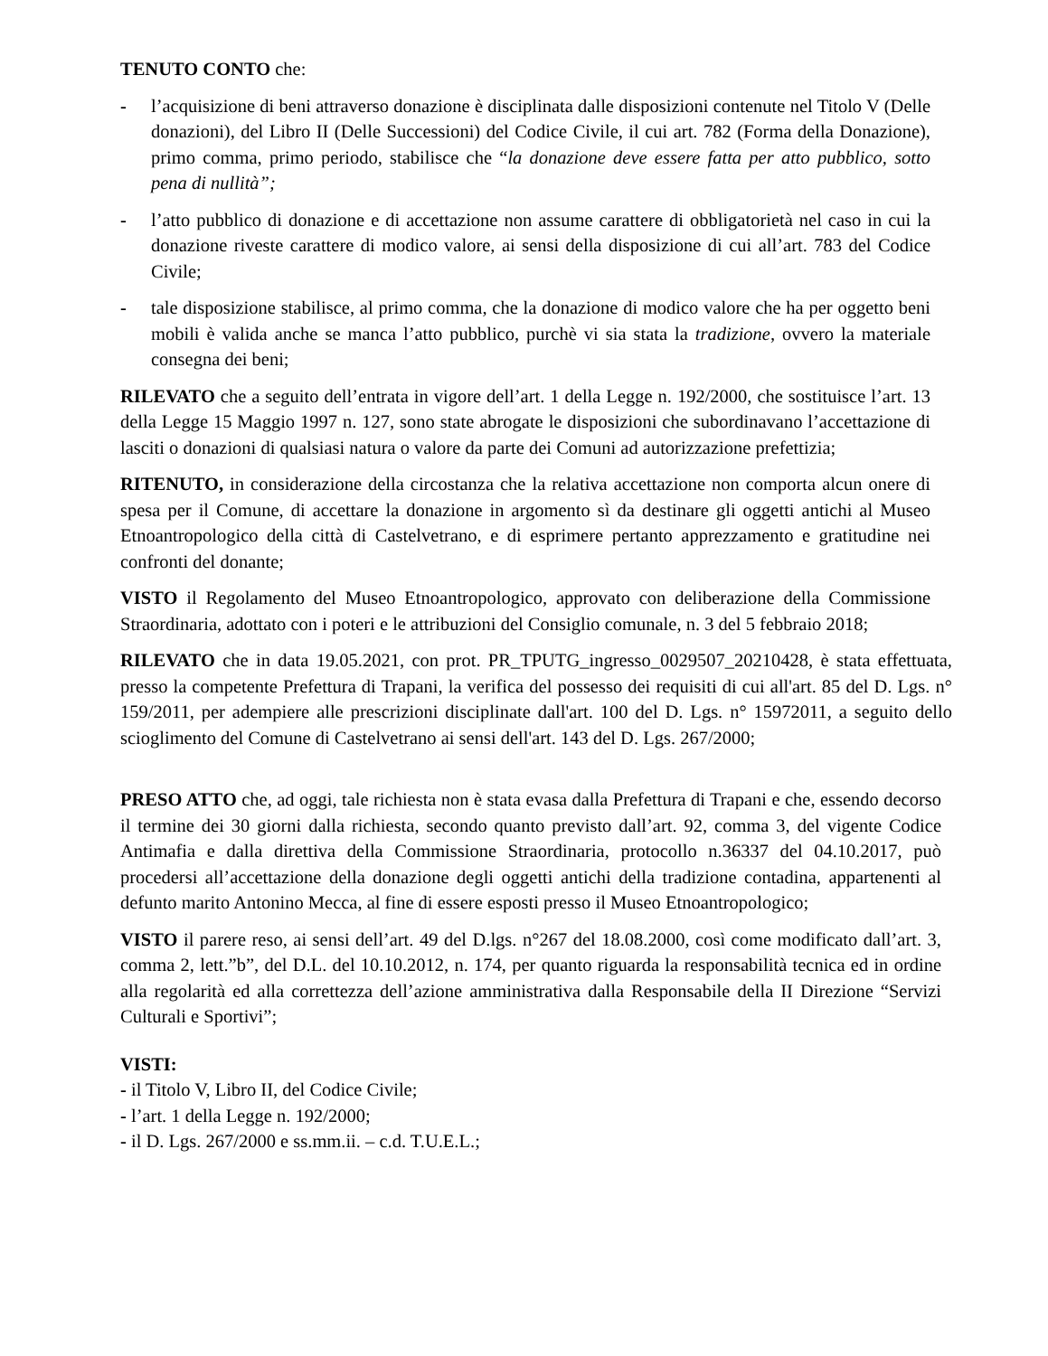TENUTO CONTO che:
- l’acquisizione di beni attraverso donazione è disciplinata dalle disposizioni contenute nel Titolo V (Delle donazioni), del Libro II (Delle Successioni) del Codice Civile, il cui art. 782 (Forma della Donazione), primo comma, primo periodo, stabilisce che “la donazione deve essere fatta per atto pubblico, sotto pena di nullità”;
- l’atto pubblico di donazione e di accettazione non assume carattere di obbligatorietà nel caso in cui la donazione riveste carattere di modico valore, ai sensi della disposizione di cui all’art. 783 del Codice Civile;
- tale disposizione stabilisce, al primo comma, che la donazione di modico valore che ha per oggetto beni mobili è valida anche se manca l’atto pubblico, purchè vi sia stata la tradizione, ovvero la materiale consegna dei beni;
RILEVATO che a seguito dell’entrata in vigore dell’art. 1 della Legge n. 192/2000, che sostituisce l’art. 13 della Legge 15 Maggio 1997 n. 127, sono state abrogate le disposizioni che subordinavano l’accettazione di lasciti o donazioni di qualsiasi natura o valore da parte dei Comuni ad autorizzazione prefettizia;
RITENUTO, in considerazione della circostanza che la relativa accettazione non comporta alcun onere di spesa per il Comune, di accettare la donazione in argomento sì da destinare gli oggetti antichi al Museo Etnoantropologico della città di Castelvetrano, e di esprimere pertanto apprezzamento e gratitudine nei confronti del donante;
VISTO il Regolamento del Museo Etnoantropologico, approvato con deliberazione della Commissione Straordinaria, adottato con i poteri e le attribuzioni del Consiglio comunale, n. 3 del 5 febbraio 2018;
RILEVATO che in data 19.05.2021, con prot. PR_TPUTG_ingresso_0029507_20210428, è stata effettuata, presso la competente Prefettura di Trapani, la verifica del possesso dei requisiti di cui all'art. 85 del D. Lgs. n° 159/2011, per adempiere alle prescrizioni disciplinate dall'art. 100 del D. Lgs. n° 15972011, a seguito dello scioglimento del Comune di Castelvetrano ai sensi dell'art. 143 del D. Lgs. 267/2000;
PRESO ATTO che, ad oggi, tale richiesta non è stata evasa dalla Prefettura di Trapani e che, essendo decorso il termine dei 30 giorni dalla richiesta, secondo quanto previsto dall’art. 92, comma 3, del vigente Codice Antimafia e dalla direttiva della Commissione Straordinaria, protocollo n.36337 del 04.10.2017, può procedersi all’accettazione della donazione degli oggetti antichi della tradizione contadina, appartenenti al defunto marito Antonino Mecca, al fine di essere esposti presso il Museo Etnoantropologico;
VISTO il parere reso, ai sensi dell’art. 49 del D.lgs. n°267 del 18.08.2000, così come modificato dall’art. 3, comma 2, lett.”b”, del D.L. del 10.10.2012, n. 174, per quanto riguarda la responsabilità tecnica ed in ordine alla regolarità ed alla correttezza dell’azione amministrativa dalla Responsabile della II Direzione “Servizi Culturali e Sportivi”;
VISTI:
- il Titolo V, Libro II, del Codice Civile;
- l’art. 1 della Legge n. 192/2000;
- il D. Lgs. 267/2000 e ss.mm.ii. – c.d. T.U.E.L.;